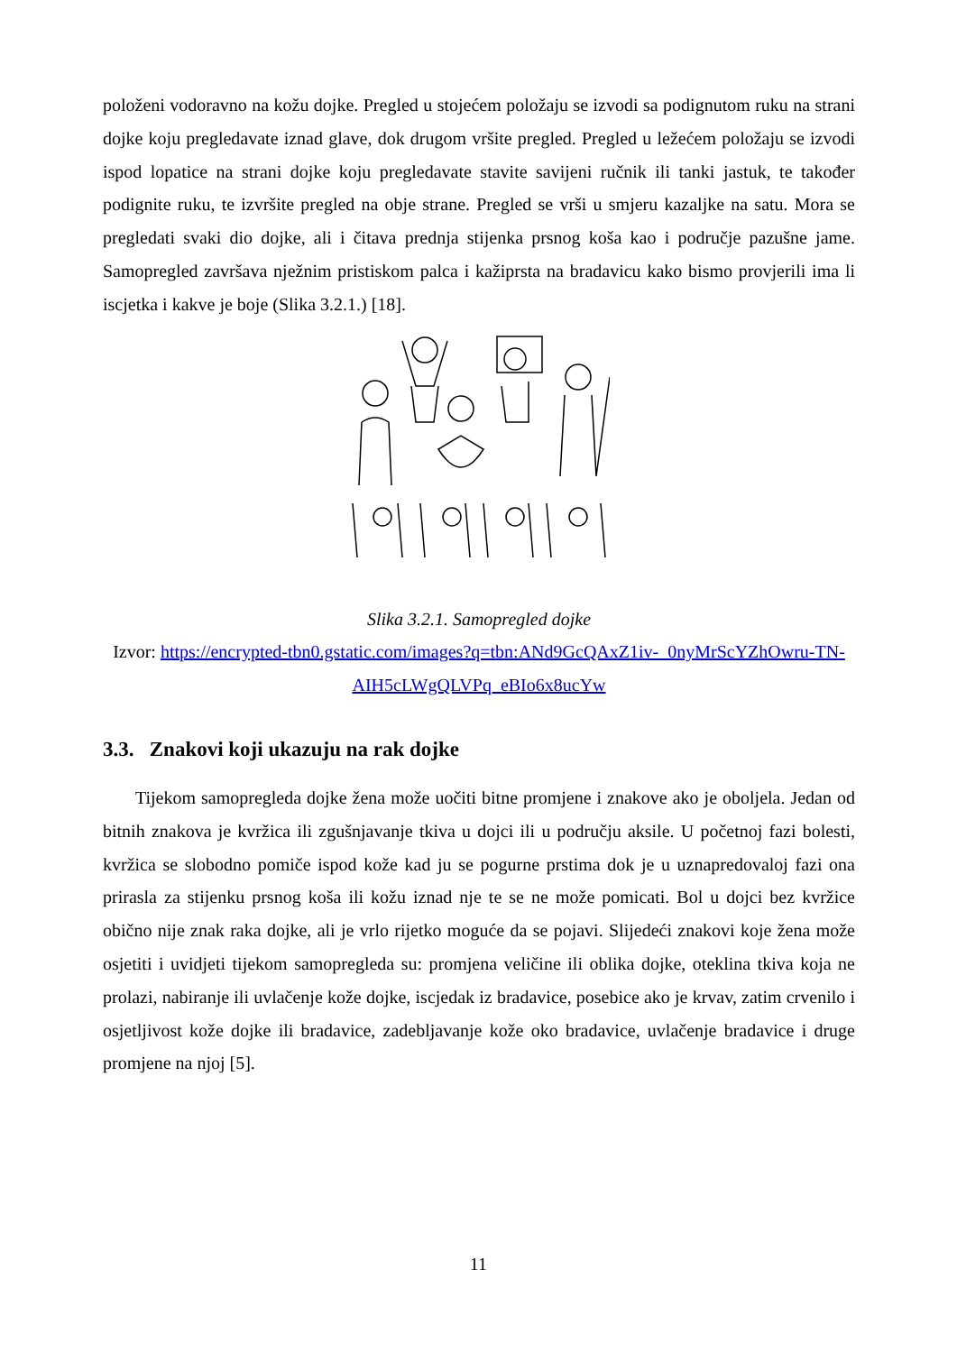položeni vodoravno na kožu dojke. Pregled u stojećem položaju se izvodi sa podignutom ruku na strani dojke koju pregledavate iznad glave, dok drugom vršite pregled. Pregled u ležećem položaju se izvodi ispod lopatice na strani dojke koju pregledavate stavite savijeni ručnik ili tanki jastuk, te također podignite ruku, te izvršite pregled na obje strane. Pregled se vrši u smjeru kazaljke na satu. Mora se pregledati svaki dio dojke, ali i čitava prednja stijenka prsnog koša kao i područje pazušne jame. Samopregled završava nježnim pristiskom palca i kažiprsta na bradavicu kako bismo provjerili ima li iscjetka i kakve je boje (Slika 3.2.1.) [18].
Slika 3.2.1. Samopregled dojke
Izvor: https://encrypted-tbn0.gstatic.com/images?q=tbn:ANd9GcQAxZ1iv-_0nyMrScYZhOwru-TN-AIH5cLWgQLVPq_eBIo6x8ucYw
3.3. Znakovi koji ukazuju na rak dojke
Tijekom samopregleda dojke žena može uočiti bitne promjene i znakove ako je oboljela. Jedan od bitnih znakova je kvržica ili zgušnjavanje tkiva u dojci ili u području aksile. U početnoj fazi bolesti, kvržica se slobodno pomiče ispod kože kad ju se pogurne prstima dok je u uznapredovaloj fazi ona prirasla za stijenku prsnog koša ili kožu iznad nje te se ne može pomicati. Bol u dojci bez kvržice obično nije znak raka dojke, ali je vrlo rijetko moguće da se pojavi. Slijedeći znakovi koje žena može osjetiti i uvidjeti tijekom samopregleda su: promjena veličine ili oblika dojke, oteklina tkiva koja ne prolazi, nabiranje ili uvlačenje kože dojke, iscjedak iz bradavice, posebice ako je krvav, zatim crvenilo i osjetljivost kože dojke ili bradavice, zadebljavanje kože oko bradavice, uvlačenje bradavice i druge promjene na njoj [5].
11